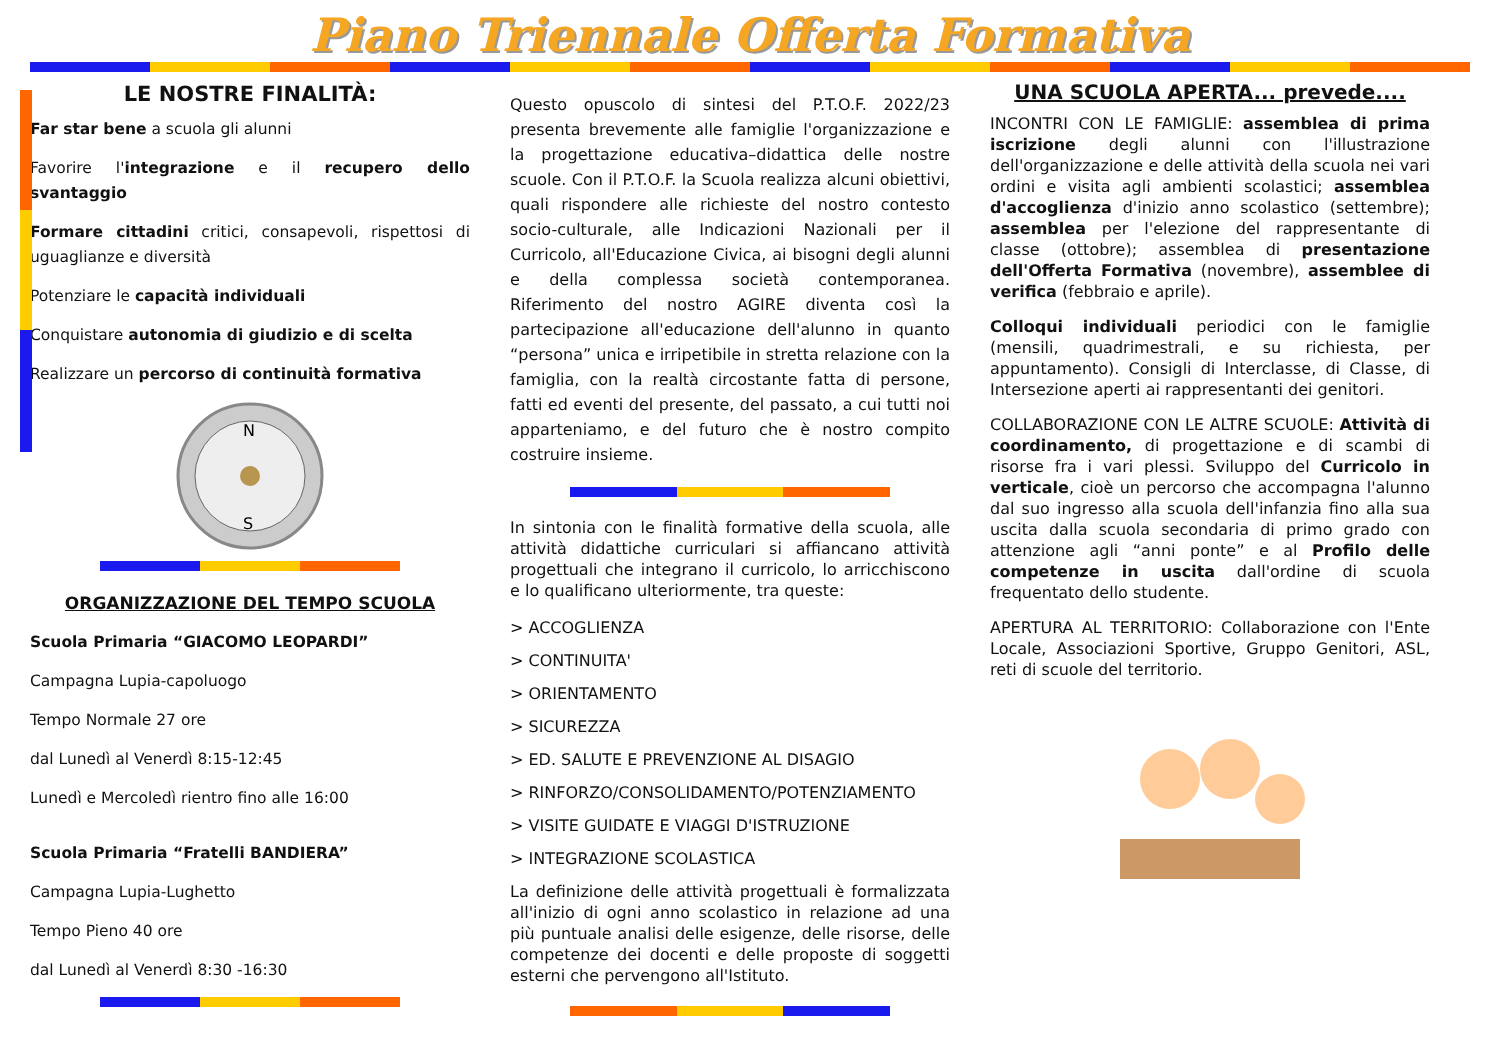Piano Triennale Offerta Formativa
LE NOSTRE FINALITÀ:
Far star bene a scuola gli alunni
Favorire l'integrazione e il recupero dello svantaggio
Formare cittadini critici, consapevoli, rispettosi di uguaglianze e diversità
Potenziare le capacità individuali
Conquistare autonomia di giudizio e di scelta
Realizzare un percorso di continuità formativa
N
S
ORGANIZZAZIONE DEL TEMPO SCUOLA
Scuola Primaria “GIACOMO LEOPARDI”
Campagna Lupia-capoluogo
Tempo Normale 27 ore
dal Lunedì al Venerdì 8:15-12:45
Lunedì e Mercoledì rientro fino alle 16:00
Scuola Primaria “Fratelli BANDIERA”
Campagna Lupia-Lughetto
Tempo Pieno 40 ore
dal Lunedì al Venerdì 8:30 -16:30
Questo opuscolo di sintesi del P.T.O.F. 2022/23 presenta brevemente alle famiglie l'organizzazione e la progettazione educativa–didattica delle nostre scuole. Con il P.T.O.F. la Scuola realizza alcuni obiettivi, quali rispondere alle richieste del nostro contesto socio-culturale, alle Indicazioni Nazionali per il Curricolo, all'Educazione Civica, ai bisogni degli alunni e della complessa società contemporanea. Riferimento del nostro AGIRE diventa così la partecipazione all'educazione dell'alunno in quanto “persona” unica e irripetibile in stretta relazione con la famiglia, con la realtà circostante fatta di persone, fatti ed eventi del presente, del passato, a cui tutti noi apparteniamo, e del futuro che è nostro compito costruire insieme.
In sintonia con le finalità formative della scuola, alle attività didattiche curriculari si affiancano attività progettuali che integrano il curricolo, lo arricchiscono e lo qualificano ulteriormente, tra queste:
> ACCOGLIENZA
> CONTINUITA'
> ORIENTAMENTO
> SICUREZZA
> ED. SALUTE E PREVENZIONE AL DISAGIO
> RINFORZO/CONSOLIDAMENTO/POTENZIAMENTO
> VISITE GUIDATE E VIAGGI D'ISTRUZIONE
> INTEGRAZIONE SCOLASTICA
La definizione delle attività progettuali è formalizzata all'inizio di ogni anno scolastico in relazione ad una più puntuale analisi delle esigenze, delle risorse, delle competenze dei docenti e delle proposte di soggetti esterni che pervengono all'Istituto.
UNA SCUOLA APERTA... prevede....
INCONTRI CON LE FAMIGLIE: assemblea di prima iscrizione degli alunni con l'illustrazione dell'organizzazione e delle attività della scuola nei vari ordini e visita agli ambienti scolastici; assemblea d'accoglienza d'inizio anno scolastico (settembre); assemblea per l'elezione del rappresentante di classe (ottobre); assemblea di presentazione dell'Offerta Formativa (novembre), assemblee di verifica (febbraio e aprile).
Colloqui individuali periodici con le famiglie (mensili, quadrimestrali, e su richiesta, per appuntamento). Consigli di Interclasse, di Classe, di Intersezione aperti ai rappresentanti dei genitori.
COLLABORAZIONE CON LE ALTRE SCUOLE: Attività di coordinamento, di progettazione e di scambi di risorse fra i vari plessi. Sviluppo del Curricolo in verticale, cioè un percorso che accompagna l'alunno dal suo ingresso alla scuola dell'infanzia fino alla sua uscita dalla scuola secondaria di primo grado con attenzione agli “anni ponte” e al Profilo delle competenze in uscita dall'ordine di scuola frequentato dello studente.
APERTURA AL TERRITORIO: Collaborazione con l'Ente Locale, Associazioni Sportive, Gruppo Genitori, ASL, reti di scuole del territorio.